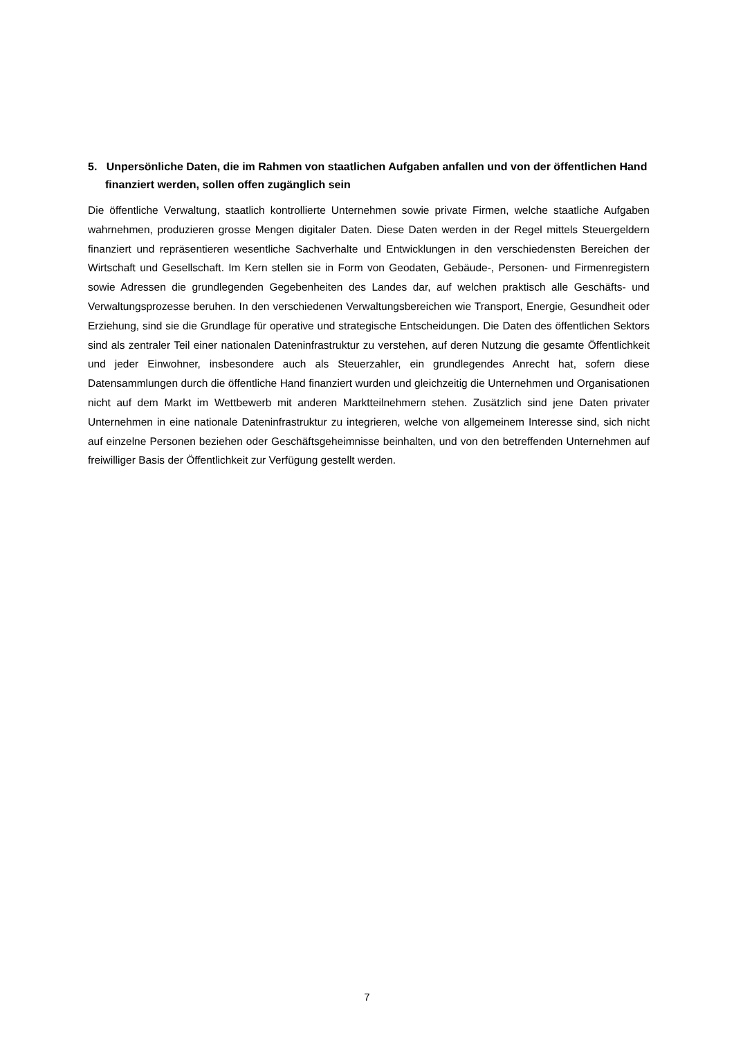5. Unpersönliche Daten, die im Rahmen von staatlichen Aufgaben anfallen und von der öffentlichen Hand finanziert werden, sollen offen zugänglich sein
Die öffentliche Verwaltung, staatlich kontrollierte Unternehmen sowie private Firmen, welche staatliche Aufgaben wahrnehmen, produzieren grosse Mengen digitaler Daten. Diese Daten werden in der Regel mittels Steuergeldern finanziert und repräsentieren wesentliche Sachverhalte und Entwicklungen in den verschiedensten Bereichen der Wirtschaft und Gesellschaft. Im Kern stellen sie in Form von Geodaten, Gebäude-, Personen- und Firmenregistern sowie Adressen die grundlegenden Gegebenheiten des Landes dar, auf welchen praktisch alle Geschäfts- und Verwaltungsprozesse beruhen. In den verschiedenen Verwaltungsbereichen wie Transport, Energie, Gesundheit oder Erziehung, sind sie die Grundlage für operative und strategische Entscheidungen. Die Daten des öffentlichen Sektors sind als zentraler Teil einer nationalen Dateninfrastruktur zu verstehen, auf deren Nutzung die gesamte Öffentlichkeit und jeder Einwohner, insbesondere auch als Steuerzahler, ein grundlegendes Anrecht hat, sofern diese Datensammlungen durch die öffentliche Hand finanziert wurden und gleichzeitig die Unternehmen und Organisationen nicht auf dem Markt im Wettbewerb mit anderen Marktteilnehmern stehen. Zusätzlich sind jene Daten privater Unternehmen in eine nationale Dateninfrastruktur zu integrieren, welche von allgemeinem Interesse sind, sich nicht auf einzelne Personen beziehen oder Geschäftsgeheimnisse beinhalten, und von den betreffenden Unternehmen auf freiwilliger Basis der Öffentlichkeit zur Verfügung gestellt werden.
7